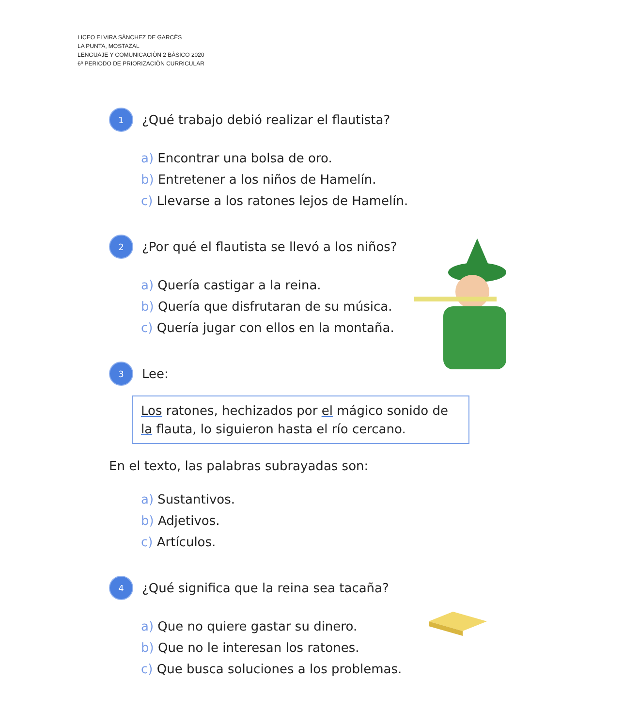LICEO ELVIRA SÀNCHEZ DE GARCÈS
LA PUNTA, MOSTAZAL
LENGUAJE Y COMUNICACIÒN 2 BÀSICO 2020
6ª PERIODO DE PRIORIZACIÒN CURRICULAR
1 ¿Qué trabajo debió realizar el flautista?
a) Encontrar una bolsa de oro.
b) Entretener a los niños de Hamelín.
c) Llevarse a los ratones lejos de Hamelín.
2 ¿Por qué el flautista se llevó a los niños?
a) Quería castigar a la reina.
b) Quería que disfrutaran de su música.
c) Quería jugar con ellos en la montaña.
3 Lee:
Los ratones, hechizados por el mágico sonido de la flauta, lo siguieron hasta el río cercano.
En el texto, las palabras subrayadas son:
a) Sustantivos.
b) Adjetivos.
c) Artículos.
4 ¿Qué significa que la reina sea tacaña?
a) Que no quiere gastar su dinero.
b) Que no le interesan los ratones.
c) Que busca soluciones a los problemas.